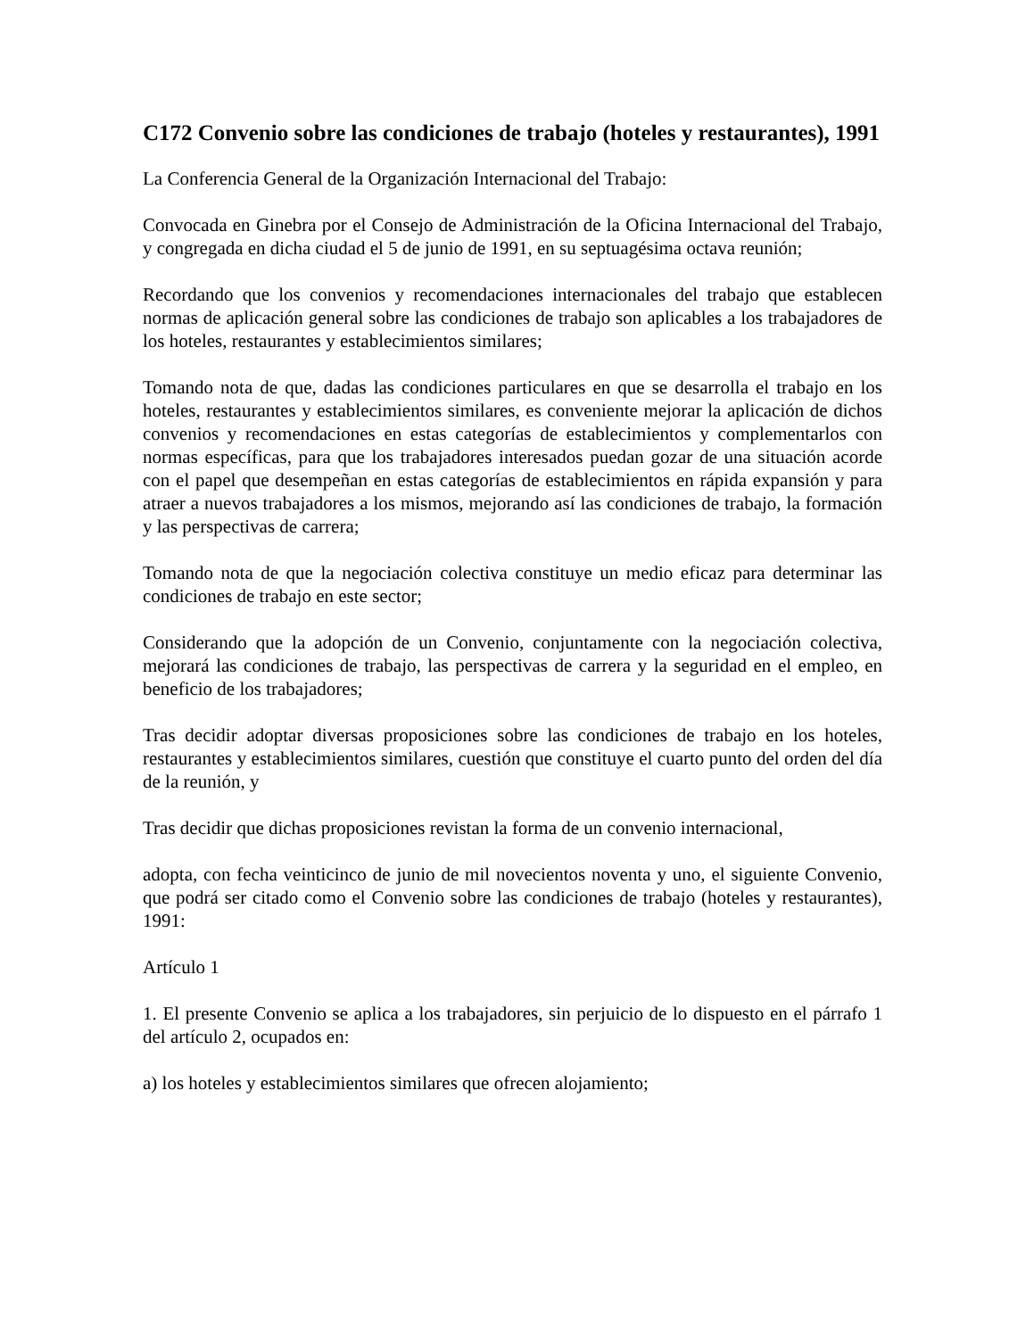C172 Convenio sobre las condiciones de trabajo (hoteles y restaurantes), 1991
La Conferencia General de la Organización Internacional del Trabajo:
Convocada en Ginebra por el Consejo de Administración de la Oficina Internacional del Trabajo, y congregada en dicha ciudad el 5 de junio de 1991, en su septuagésima octava reunión;
Recordando que los convenios y recomendaciones internacionales del trabajo que establecen normas de aplicación general sobre las condiciones de trabajo son aplicables a los trabajadores de los hoteles, restaurantes y establecimientos similares;
Tomando nota de que, dadas las condiciones particulares en que se desarrolla el trabajo en los hoteles, restaurantes y establecimientos similares, es conveniente mejorar la aplicación de dichos convenios y recomendaciones en estas categorías de establecimientos y complementarlos con normas específicas, para que los trabajadores interesados puedan gozar de una situación acorde con el papel que desempeñan en estas categorías de establecimientos en rápida expansión y para atraer a nuevos trabajadores a los mismos, mejorando así las condiciones de trabajo, la formación y las perspectivas de carrera;
Tomando nota de que la negociación colectiva constituye un medio eficaz para determinar las condiciones de trabajo en este sector;
Considerando que la adopción de un Convenio, conjuntamente con la negociación colectiva, mejorará las condiciones de trabajo, las perspectivas de carrera y la seguridad en el empleo, en beneficio de los trabajadores;
Tras decidir adoptar diversas proposiciones sobre las condiciones de trabajo en los hoteles, restaurantes y establecimientos similares, cuestión que constituye el cuarto punto del orden del día de la reunión, y
Tras decidir que dichas proposiciones revistan la forma de un convenio internacional,
adopta, con fecha veinticinco de junio de mil novecientos noventa y uno, el siguiente Convenio, que podrá ser citado como el Convenio sobre las condiciones de trabajo (hoteles y restaurantes), 1991:
Artículo 1
1. El presente Convenio se aplica a los trabajadores, sin perjuicio de lo dispuesto en el párrafo 1 del artículo 2, ocupados en:
a) los hoteles y establecimientos similares que ofrecen alojamiento;